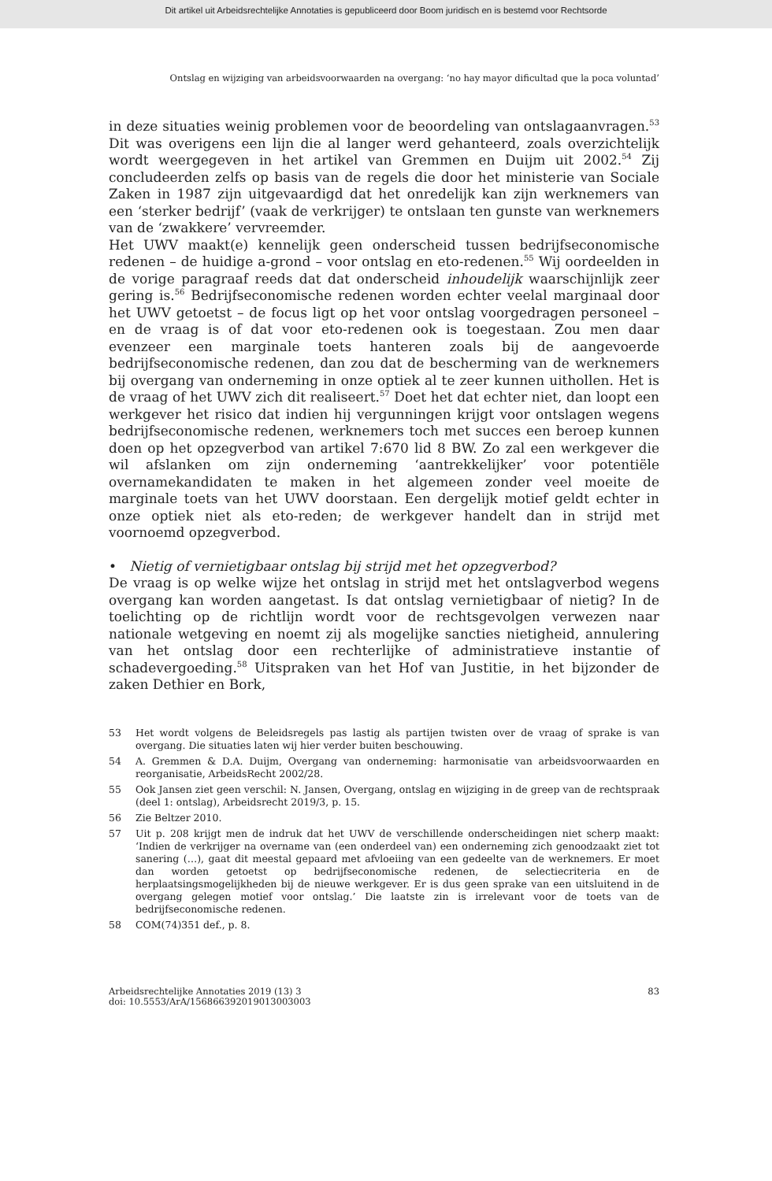Dit artikel uit Arbeidsrechtelijke Annotaties is gepubliceerd door Boom juridisch en is bestemd voor Rechtsorde
Ontslag en wijziging van arbeidsvoorwaarden na overgang: ‘no hay mayor dificultad que la poca voluntad’
in deze situaties weinig problemen voor de beoordeling van ontslagaanvragen.<sup>53</sup> Dit was overigens een lijn die al langer werd gehanteerd, zoals overzichtelijk wordt weergegeven in het artikel van Gremmen en Duijm uit 2002.<sup>54</sup> Zij concludeerden zelfs op basis van de regels die door het ministerie van Sociale Zaken in 1987 zijn uitgevaardigd dat het onredelijk kan zijn werknemers van een ‘sterker bedrijf’ (vaak de verkrijger) te ontslaan ten gunste van werknemers van de ‘zwakkere’ vervreemder.
Het UWV maakt(e) kennelijk geen onderscheid tussen bedrijfseconomische redenen – de huidige a-grond – voor ontslag en eto-redenen.<sup>55</sup> Wij oordeelden in de vorige paragraaf reeds dat dat onderscheid inhoudelijk waarschijnlijk zeer gering is.<sup>56</sup> Bedrijfseconomische redenen worden echter veelal marginaal door het UWV getoetst – de focus ligt op het voor ontslag voorgedragen personeel – en de vraag is of dat voor eto-redenen ook is toegestaan. Zou men daar evenzeer een marginale toets hanteren zoals bij de aangevoerde bedrijfseconomische redenen, dan zou dat de bescherming van de werknemers bij overgang van onderneming in onze optiek al te zeer kunnen uithollen. Het is de vraag of het UWV zich dit realiseert.<sup>57</sup> Doet het dat echter niet, dan loopt een werkgever het risico dat indien hij vergunningen krijgt voor ontslagen wegens bedrijfseconomische redenen, werknemers toch met succes een beroep kunnen doen op het opzegverbod van artikel 7:670 lid 8 BW. Zo zal een werkgever die wil afslanken om zijn onderneming ‘aantrekkelijker’ voor potentiële overnamekandidaten te maken in het algemeen zonder veel moeite de marginale toets van het UWV doorstaan. Een dergelijk motief geldt echter in onze optiek niet als eto-reden; de werkgever handelt dan in strijd met voornoemd opzegverbod.
• Nietig of vernietigbaar ontslag bij strijd met het opzegverbod?
De vraag is op welke wijze het ontslag in strijd met het ontslagverbod wegens overgang kan worden aangetast. Is dat ontslag vernietigbaar of nietig? In de toelichting op de richtlijn wordt voor de rechtsgevolgen verwezen naar nationale wetgeving en noemt zij als mogelijke sancties nietigheid, annulering van het ontslag door een rechterlijke of administratieve instantie of schadevergoeding.<sup>58</sup> Uitspraken van het Hof van Justitie, in het bijzonder de zaken Dethier en Bork,
53 Het wordt volgens de Beleidsregels pas lastig als partijen twisten over de vraag of sprake is van overgang. Die situaties laten wij hier verder buiten beschouwing.
54 A. Gremmen & D.A. Duijm, Overgang van onderneming: harmonisatie van arbeidsvoorwaarden en reorganisatie, ArbeidsRecht 2002/28.
55 Ook Jansen ziet geen verschil: N. Jansen, Overgang, ontslag en wijziging in de greep van de rechtspraak (deel 1: ontslag), Arbeidsrecht 2019/3, p. 15.
56 Zie Beltzer 2010.
57 Uit p. 208 krijgt men de indruk dat het UWV de verschillende onderscheidingen niet scherp maakt: ‘Indien de verkrijger na overname van (een onderdeel van) een onderneming zich genoodzaakt ziet tot sanering (…), gaat dit meestal gepaard met afvloeiing van een gedeelte van de werknemers. Er moet dan worden getoetst op bedrijfseconomische redenen, de selectiecriteria en de herplaatsingsmogelijkheden bij de nieuwe werkgever. Er is dus geen sprake van een uitsluitend in de overgang gelegen motief voor ontslag.’ Die laatste zin is irrelevant voor de toets van de bedrijfseconomische redenen.
58 COM(74)351 def., p. 8.
Arbeidsrechtelijke Annotaties 2019 (13) 3
doi: 10.5553/ArA/156866392019013003003
83